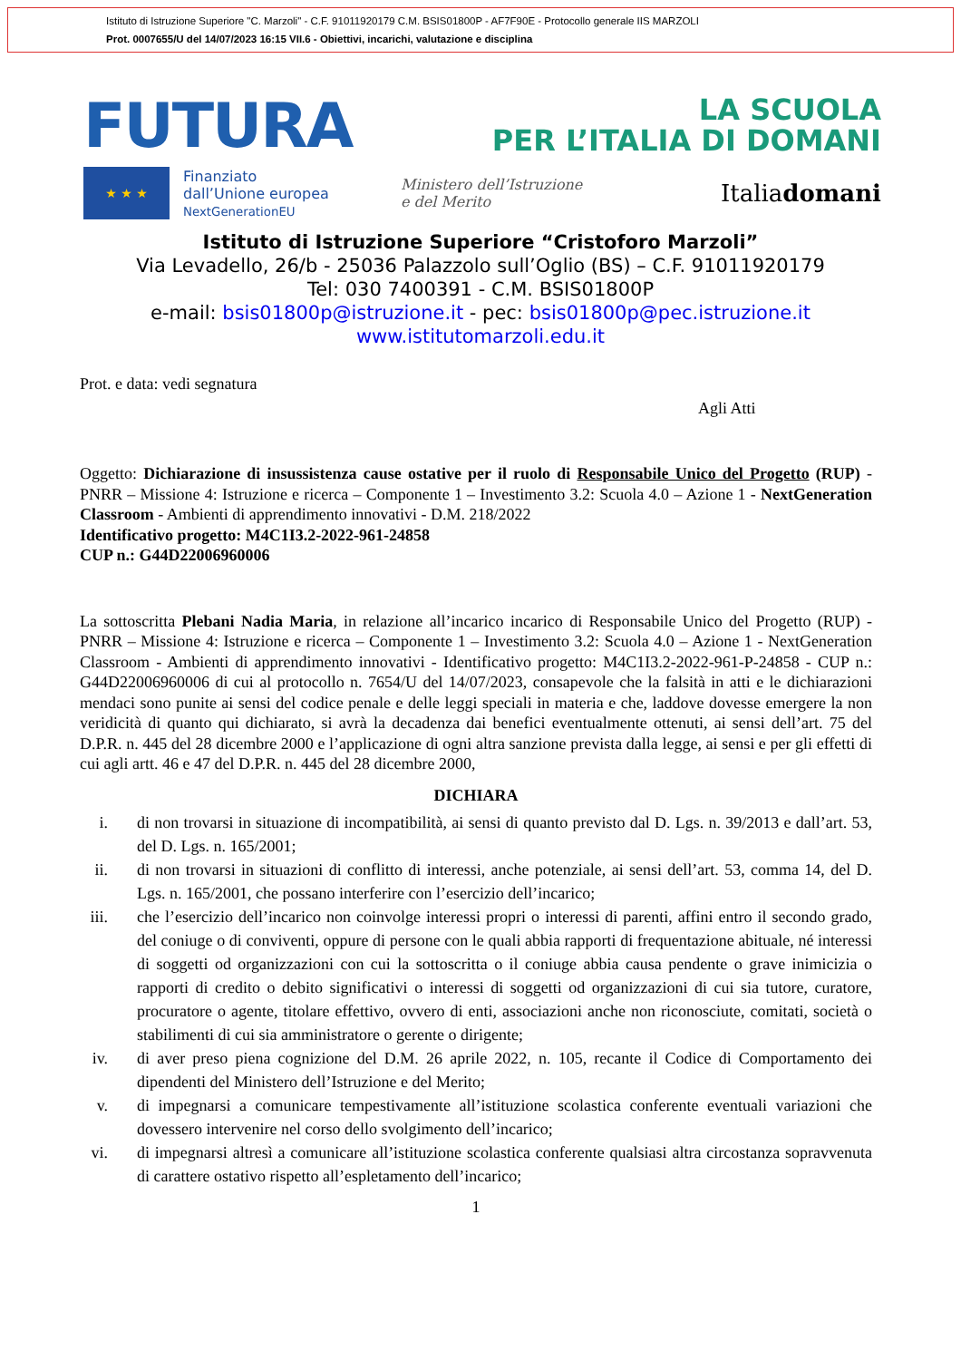Istituto di Istruzione Superiore "C. Marzoli" - C.F. 91011920179 C.M. BSIS01800P - AF7F90E - Protocollo generale IIS MARZOLI
Prot. 0007655/U del 14/07/2023 16:15 VII.6 - Obiettivi, incarichi, valutazione e disciplina
FUTURA
LA SCUOLA
PER L’ITALIA DI DOMANI
★ ★ ★
Finanziato
dall’Unione europea
NextGenerationEU
Ministero dell’Istruzione
e del Merito
Italiadomani
Istituto di Istruzione Superiore “Cristoforo Marzoli”
Via Levadello, 26/b - 25036 Palazzolo sull’Oglio (BS) – C.F. 91011920179
Tel: 030 7400391 - C.M. BSIS01800P
e-mail: bsis01800p@istruzione.it - pec: bsis01800p@pec.istruzione.it
www.istitutomarzoli.edu.it
Prot. e data: vedi segnatura
Agli Atti
Oggetto: Dichiarazione di insussistenza cause ostative per il ruolo di Responsabile Unico del Progetto (RUP) - PNRR – Missione 4: Istruzione e ricerca – Componente 1 – Investimento 3.2: Scuola 4.0 – Azione 1 - NextGeneration Classroom - Ambienti di apprendimento innovativi - D.M. 218/2022
Identificativo progetto: M4C1I3.2-2022-961-24858
CUP n.: G44D22006960006
La sottoscritta Plebani Nadia Maria, in relazione all’incarico incarico di Responsabile Unico del Progetto (RUP) - PNRR – Missione 4: Istruzione e ricerca – Componente 1 – Investimento 3.2: Scuola 4.0 – Azione 1 - NextGeneration Classroom - Ambienti di apprendimento innovativi - Identificativo progetto: M4C1I3.2-2022-961-P-24858 - CUP n.: G44D22006960006 di cui al protocollo n. 7654/U del 14/07/2023, consapevole che la falsità in atti e le dichiarazioni mendaci sono punite ai sensi del codice penale e delle leggi speciali in materia e che, laddove dovesse emergere la non veridicità di quanto qui dichiarato, si avrà la decadenza dai benefici eventualmente ottenuti, ai sensi dell’art. 75 del D.P.R. n. 445 del 28 dicembre 2000 e l’applicazione di ogni altra sanzione prevista dalla legge, ai sensi e per gli effetti di cui agli artt. 46 e 47 del D.P.R. n. 445 del 28 dicembre 2000,
DICHIARA
i. di non trovarsi in situazione di incompatibilità, ai sensi di quanto previsto dal D. Lgs. n. 39/2013 e dall’art. 53, del D. Lgs. n. 165/2001;
ii. di non trovarsi in situazioni di conflitto di interessi, anche potenziale, ai sensi dell’art. 53, comma 14, del D. Lgs. n. 165/2001, che possano interferire con l’esercizio dell’incarico;
iii. che l’esercizio dell’incarico non coinvolge interessi propri o interessi di parenti, affini entro il secondo grado, del coniuge o di conviventi, oppure di persone con le quali abbia rapporti di frequentazione abituale, né interessi di soggetti od organizzazioni con cui la sottoscritta o il coniuge abbia causa pendente o grave inimicizia o rapporti di credito o debito significativi o interessi di soggetti od organizzazioni di cui sia tutore, curatore, procuratore o agente, titolare effettivo, ovvero di enti, associazioni anche non riconosciute, comitati, società o stabilimenti di cui sia amministratore o gerente o dirigente;
iv. di aver preso piena cognizione del D.M. 26 aprile 2022, n. 105, recante il Codice di Comportamento dei dipendenti del Ministero dell’Istruzione e del Merito;
v. di impegnarsi a comunicare tempestivamente all’istituzione scolastica conferente eventuali variazioni che dovessero intervenire nel corso dello svolgimento dell’incarico;
vi. di impegnarsi altresì a comunicare all’istituzione scolastica conferente qualsiasi altra circostanza sopravvenuta di carattere ostativo rispetto all’espletamento dell’incarico;
1